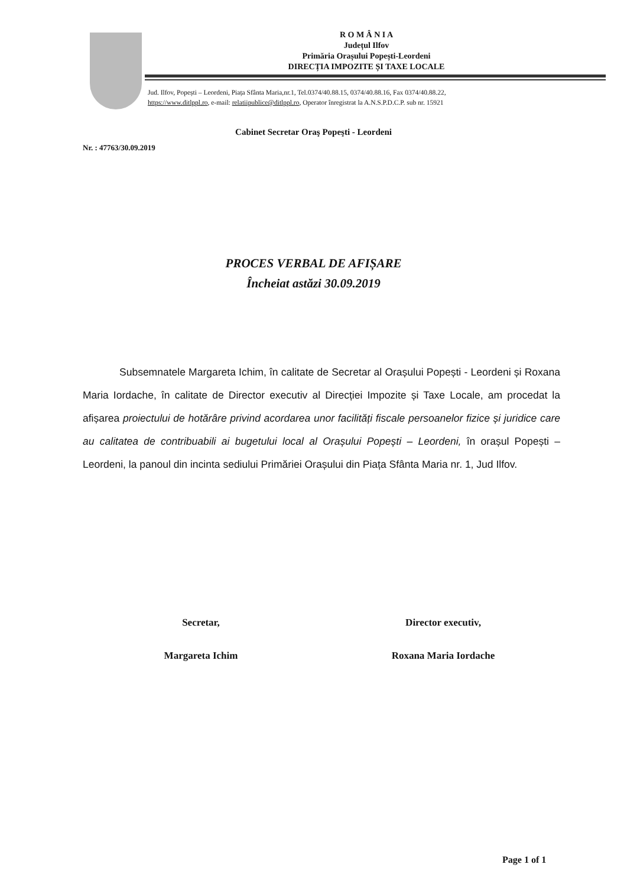R O M Â N I A
Județul Ilfov
Primăria Orașului Popești-Leordeni
DIRECȚIA IMPOZITE ȘI TAXE LOCALE
Jud. Ilfov, Popești – Leordeni, Piața Sfânta Maria,nr.1, Tel.0374/40.88.15, 0374/40.88.16, Fax 0374/40.88.22,
https://www.ditlppl.ro, e-mail: relatiipublice@ditlppl.ro, Operator înregistrat la A.N.S.P.D.C.P. sub nr. 15921
Cabinet Secretar Oraş Popeşti - Leordeni
Nr. : 47763/30.09.2019
PROCES VERBAL DE AFIȘARE
Încheiat astăzi 30.09.2019
Subsemnatele Margareta Ichim, în calitate de Secretar al Orașului Popești - Leordeni și Roxana Maria Iordache, în calitate de Director executiv al Direcției Impozite și Taxe Locale, am procedat la afișarea proiectului de hotărâre privind acordarea unor facilități fiscale persoanelor fizice și juridice care au calitatea de contribuabili ai bugetului local al Orașului Popești – Leordeni, în orașul Popești – Leordeni, la panoul din incinta sediului Primăriei Orașului din Piața Sfânta Maria nr. 1, Jud Ilfov.
Secretar,
Margareta Ichim
Director executiv,
Roxana Maria Iordache
Page 1 of 1